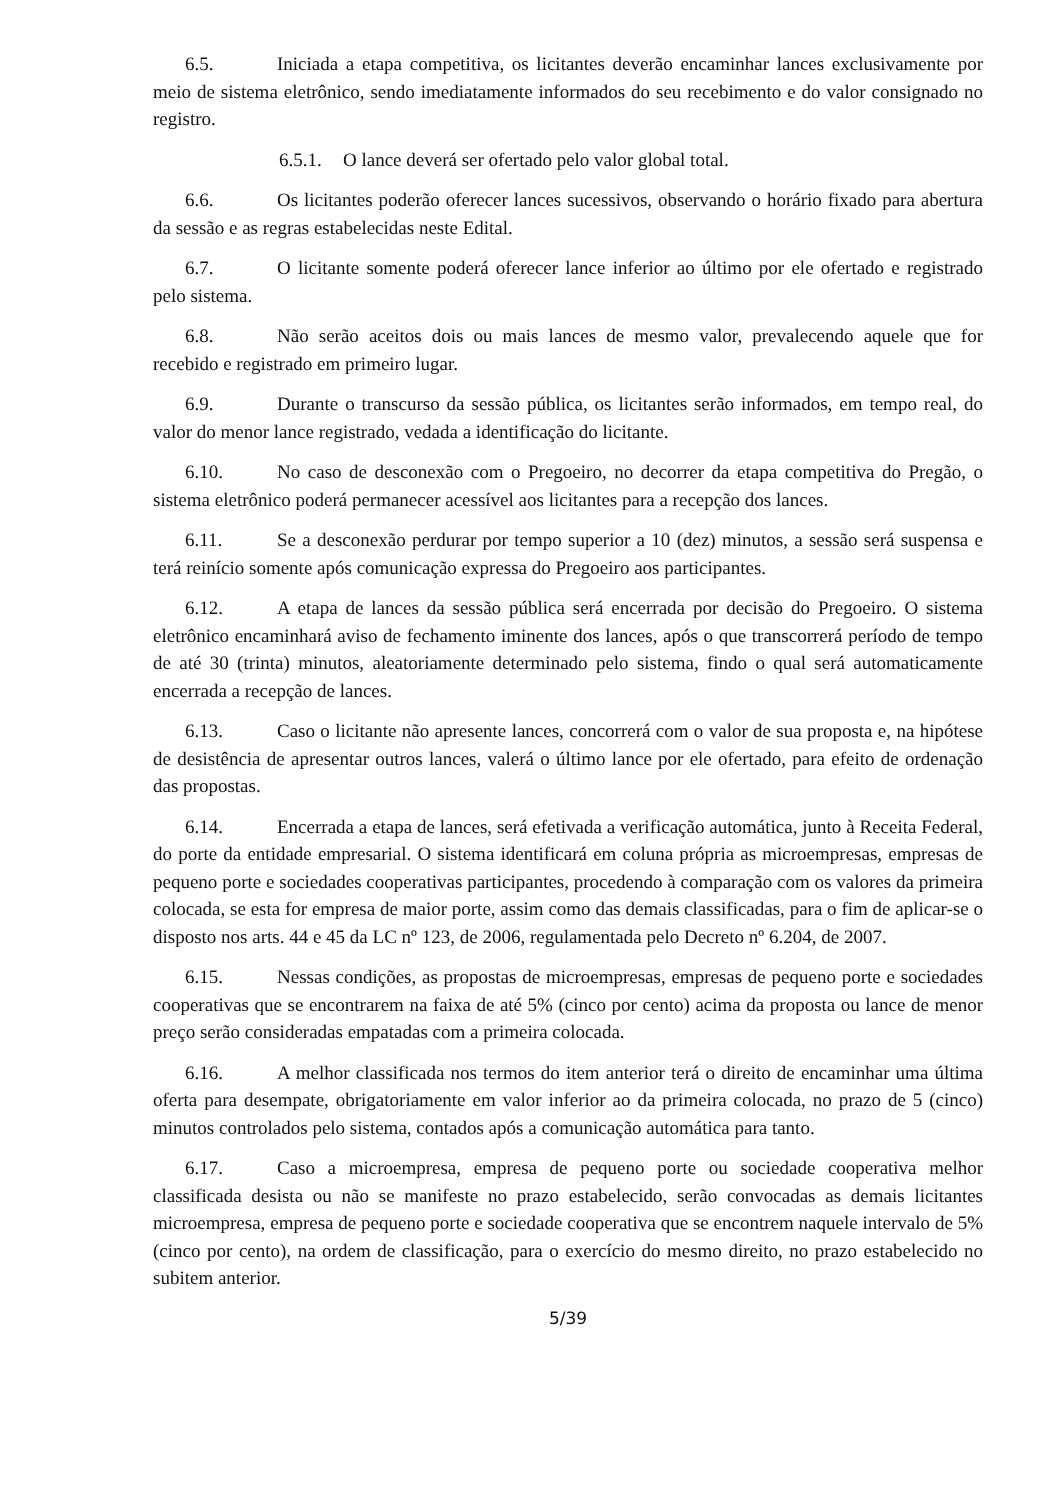6.5. Iniciada a etapa competitiva, os licitantes deverão encaminhar lances exclusivamente por meio de sistema eletrônico, sendo imediatamente informados do seu recebimento e do valor consignado no registro.
6.5.1. O lance deverá ser ofertado pelo valor global total.
6.6. Os licitantes poderão oferecer lances sucessivos, observando o horário fixado para abertura da sessão e as regras estabelecidas neste Edital.
6.7. O licitante somente poderá oferecer lance inferior ao último por ele ofertado e registrado pelo sistema.
6.8. Não serão aceitos dois ou mais lances de mesmo valor, prevalecendo aquele que for recebido e registrado em primeiro lugar.
6.9. Durante o transcurso da sessão pública, os licitantes serão informados, em tempo real, do valor do menor lance registrado, vedada a identificação do licitante.
6.10. No caso de desconexão com o Pregoeiro, no decorrer da etapa competitiva do Pregão, o sistema eletrônico poderá permanecer acessível aos licitantes para a recepção dos lances.
6.11. Se a desconexão perdurar por tempo superior a 10 (dez) minutos, a sessão será suspensa e terá reinício somente após comunicação expressa do Pregoeiro aos participantes.
6.12. A etapa de lances da sessão pública será encerrada por decisão do Pregoeiro. O sistema eletrônico encaminhará aviso de fechamento iminente dos lances, após o que transcorrerá período de tempo de até 30 (trinta) minutos, aleatoriamente determinado pelo sistema, findo o qual será automaticamente encerrada a recepção de lances.
6.13. Caso o licitante não apresente lances, concorrerá com o valor de sua proposta e, na hipótese de desistência de apresentar outros lances, valerá o último lance por ele ofertado, para efeito de ordenação das propostas.
6.14. Encerrada a etapa de lances, será efetivada a verificação automática, junto à Receita Federal, do porte da entidade empresarial. O sistema identificará em coluna própria as microempresas, empresas de pequeno porte e sociedades cooperativas participantes, procedendo à comparação com os valores da primeira colocada, se esta for empresa de maior porte, assim como das demais classificadas, para o fim de aplicar-se o disposto nos arts. 44 e 45 da LC nº 123, de 2006, regulamentada pelo Decreto nº 6.204, de 2007.
6.15. Nessas condições, as propostas de microempresas, empresas de pequeno porte e sociedades cooperativas que se encontrarem na faixa de até 5% (cinco por cento) acima da proposta ou lance de menor preço serão consideradas empatadas com a primeira colocada.
6.16. A melhor classificada nos termos do item anterior terá o direito de encaminhar uma última oferta para desempate, obrigatoriamente em valor inferior ao da primeira colocada, no prazo de 5 (cinco) minutos controlados pelo sistema, contados após a comunicação automática para tanto.
6.17. Caso a microempresa, empresa de pequeno porte ou sociedade cooperativa melhor classificada desista ou não se manifeste no prazo estabelecido, serão convocadas as demais licitantes microempresa, empresa de pequeno porte e sociedade cooperativa que se encontrem naquele intervalo de 5% (cinco por cento), na ordem de classificação, para o exercício do mesmo direito, no prazo estabelecido no subitem anterior.
5/39